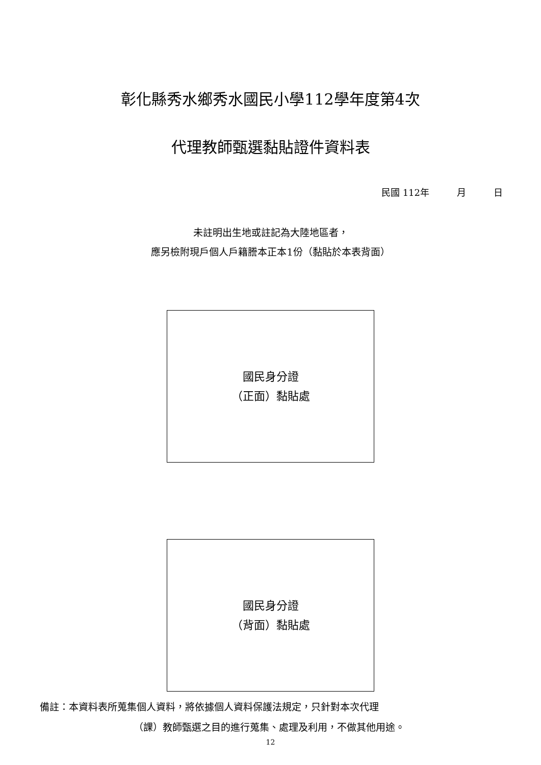彰化縣秀水鄉秀水國民小學112學年度第4次
代理教師甄選黏貼證件資料表
民國 112年　　　月　　　日
未註明出生地或註記為大陸地區者，
應另檢附現戶個人戶籍謄本正本1份（黏貼於本表背面）
國民身分證
（正面）黏貼處
國民身分證
（背面）黏貼處
備註：本資料表所蒐集個人資料，將依據個人資料保護法規定，只針對本次代理
（課）教師甄選之目的進行蒐集、處理及利用，不做其他用途。
12